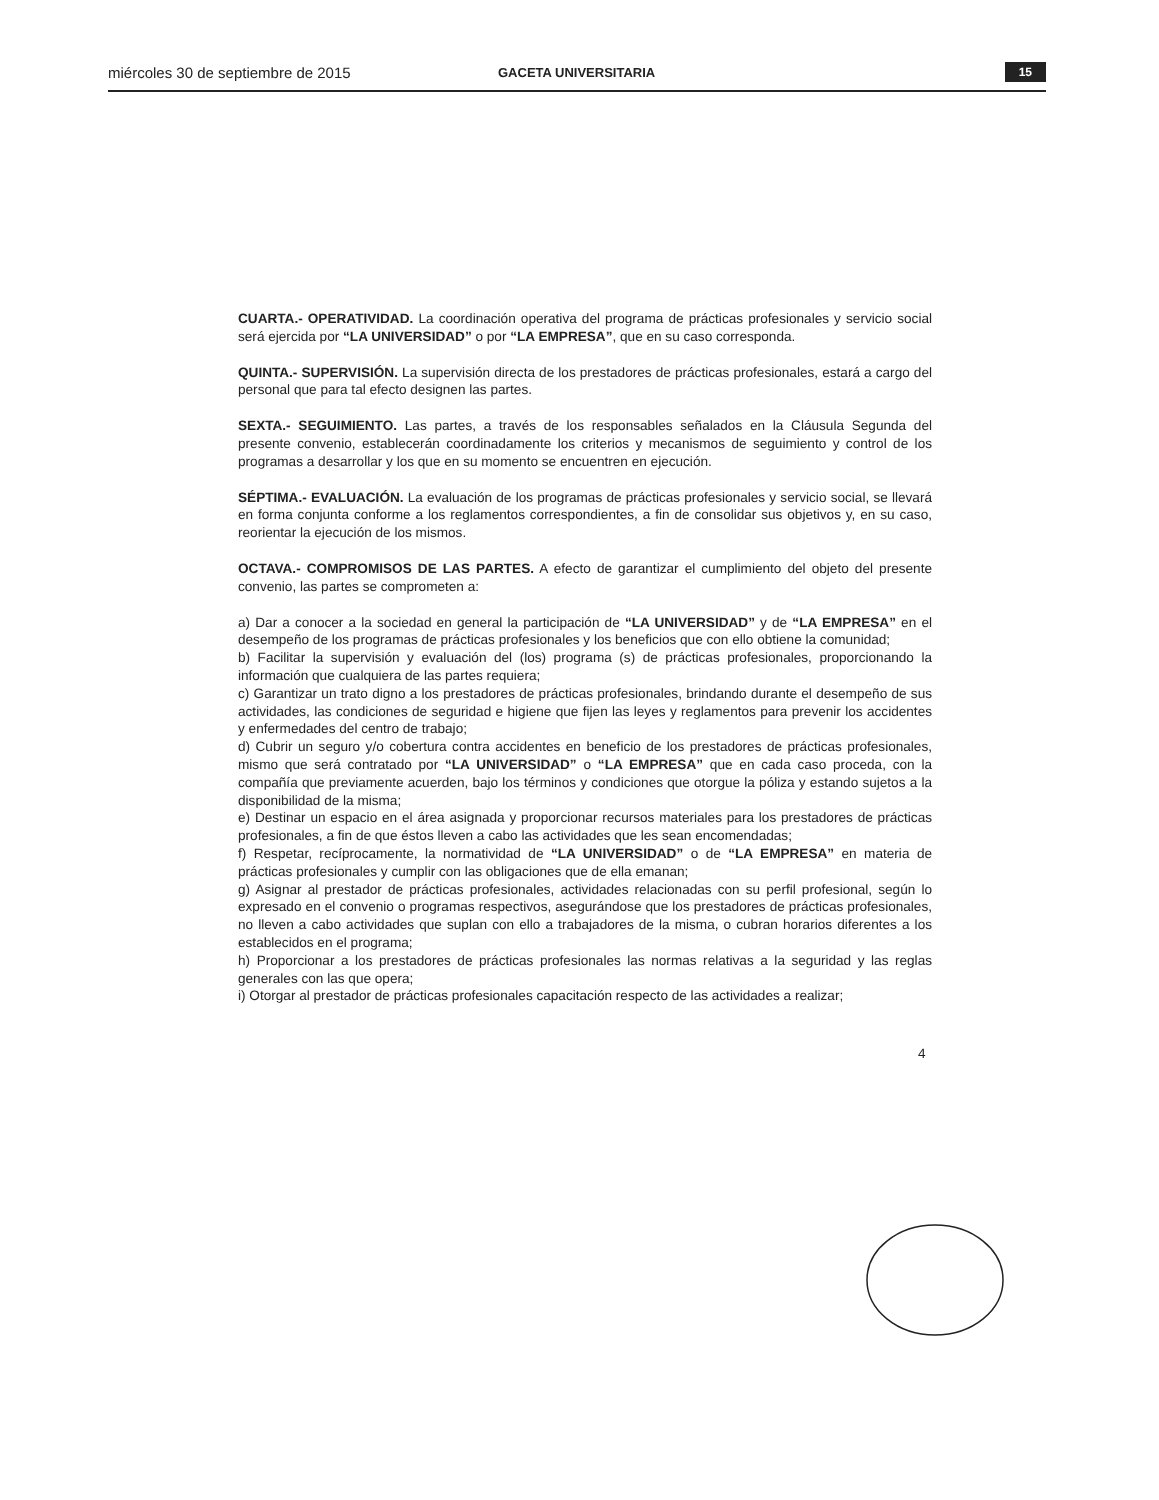miércoles 30 de septiembre de 2015 GACETA UNIVERSITARIA 15
CUARTA.- OPERATIVIDAD. La coordinación operativa del programa de prácticas profesionales y servicio social será ejercida por “LA UNIVERSIDAD” o por “LA EMPRESA”, que en su caso corresponda.
QUINTA.- SUPERVISIÓN. La supervisión directa de los prestadores de prácticas profesionales, estará a cargo del personal que para tal efecto designen las partes.
SEXTA.- SEGUIMIENTO. Las partes, a través de los responsables señalados en la Cláusula Segunda del presente convenio, establecerán coordinadamente los criterios y mecanismos de seguimiento y control de los programas a desarrollar y los que en su momento se encuentren en ejecución.
SÉPTIMA.- EVALUACIÓN. La evaluación de los programas de prácticas profesionales y servicio social, se llevará en forma conjunta conforme a los reglamentos correspondientes, a fin de consolidar sus objetivos y, en su caso, reorientar la ejecución de los mismos.
OCTAVA.- COMPROMISOS DE LAS PARTES. A efecto de garantizar el cumplimiento del objeto del presente convenio, las partes se comprometen a:
a) Dar a conocer a la sociedad en general la participación de “LA UNIVERSIDAD” y de “LA EMPRESA” en el desempeño de los programas de prácticas profesionales y los beneficios que con ello obtiene la comunidad;
b) Facilitar la supervisión y evaluación del (los) programa (s) de prácticas profesionales, proporcionando la información que cualquiera de las partes requiera;
c) Garantizar un trato digno a los prestadores de prácticas profesionales, brindando durante el desempeño de sus actividades, las condiciones de seguridad e higiene que fijen las leyes y reglamentos para prevenir los accidentes y enfermedades del centro de trabajo;
d) Cubrir un seguro y/o cobertura contra accidentes en beneficio de los prestadores de prácticas profesionales, mismo que será contratado por “LA UNIVERSIDAD” o “LA EMPRESA” que en cada caso proceda, con la compañía que previamente acuerden, bajo los términos y condiciones que otorgue la póliza y estando sujetos a la disponibilidad de la misma;
e) Destinar un espacio en el área asignada y proporcionar recursos materiales para los prestadores de prácticas profesionales, a fin de que éstos lleven a cabo las actividades que les sean encomendadas;
f) Respetar, recíprocamente, la normatividad de “LA UNIVERSIDAD” o de “LA EMPRESA” en materia de prácticas profesionales y cumplir con las obligaciones que de ella emanan;
g) Asignar al prestador de prácticas profesionales, actividades relacionadas con su perfil profesional, según lo expresado en el convenio o programas respectivos, asegurándose que los prestadores de prácticas profesionales, no lleven a cabo actividades que suplan con ello a trabajadores de la misma, o cubran horarios diferentes a los establecidos en el programa;
h) Proporcionar a los prestadores de prácticas profesionales las normas relativas a la seguridad y las reglas generales con las que opera;
i) Otorgar al prestador de prácticas profesionales capacitación respecto de las actividades a realizar;
4